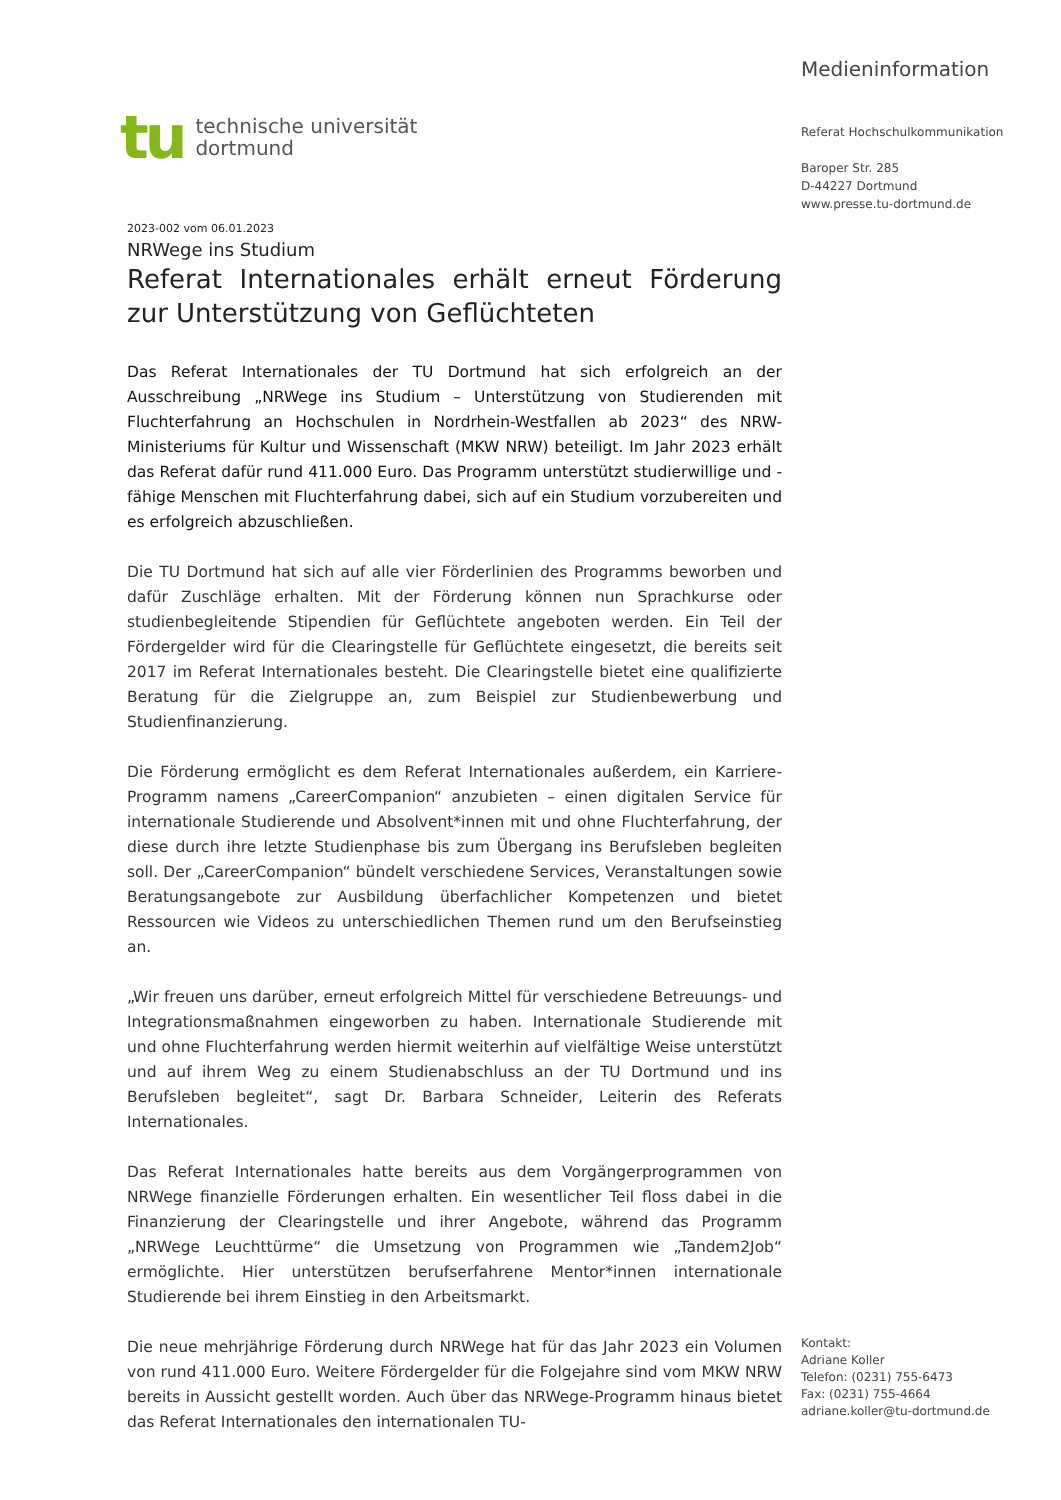tu
technische universität
dortmund
Medieninformation
Referat Hochschulkommunikation
Baroper Str. 285
D-44227 Dortmund
www.presse.tu-dortmund.de
2023-002 vom 06.01.2023
NRWege ins Studium
Referat Internationales erhält erneut Förderung zur Unterstützung von Geflüchteten
Das Referat Internationales der TU Dortmund hat sich erfolgreich an der Ausschreibung „NRWege ins Studium – Unterstützung von Studierenden mit Fluchterfahrung an Hochschulen in Nordrhein-Westfallen ab 2023“ des NRW-Ministeriums für Kultur und Wissenschaft (MKW NRW) beteiligt. Im Jahr 2023 erhält das Referat dafür rund 411.000 Euro. Das Programm unterstützt studierwillige und -fähige Menschen mit Fluchterfahrung dabei, sich auf ein Studium vorzubereiten und es erfolgreich abzuschließen.
Die TU Dortmund hat sich auf alle vier Förderlinien des Programms beworben und dafür Zuschläge erhalten. Mit der Förderung können nun Sprachkurse oder studienbegleitende Stipendien für Geflüchtete angeboten werden. Ein Teil der Fördergelder wird für die Clearingstelle für Geflüchtete eingesetzt, die bereits seit 2017 im Referat Internationales besteht. Die Clearingstelle bietet eine qualifizierte Beratung für die Zielgruppe an, zum Beispiel zur Studienbewerbung und Studienfinanzierung.
Die Förderung ermöglicht es dem Referat Internationales außerdem, ein Karriere-Programm namens „CareerCompanion“ anzubieten – einen digitalen Service für internationale Studierende und Absolvent*innen mit und ohne Fluchterfahrung, der diese durch ihre letzte Studienphase bis zum Übergang ins Berufsleben begleiten soll. Der „CareerCompanion“ bündelt verschiedene Services, Veranstaltungen sowie Beratungsangebote zur Ausbildung überfachlicher Kompetenzen und bietet Ressourcen wie Videos zu unterschiedlichen Themen rund um den Berufseinstieg an.
„Wir freuen uns darüber, erneut erfolgreich Mittel für verschiedene Betreuungs- und Integrationsmaßnahmen eingeworben zu haben. Internationale Studierende mit und ohne Fluchterfahrung werden hiermit weiterhin auf vielfältige Weise unterstützt und auf ihrem Weg zu einem Studienabschluss an der TU Dortmund und ins Berufsleben begleitet“, sagt Dr. Barbara Schneider, Leiterin des Referats Internationales.
Das Referat Internationales hatte bereits aus dem Vorgängerprogrammen von NRWege finanzielle Förderungen erhalten. Ein wesentlicher Teil floss dabei in die Finanzierung der Clearingstelle und ihrer Angebote, während das Programm „NRWege Leuchttürme“ die Umsetzung von Programmen wie „Tandem2Job“ ermöglichte. Hier unterstützen berufserfahrene Mentor*innen internationale Studierende bei ihrem Einstieg in den Arbeitsmarkt.
Die neue mehrjährige Förderung durch NRWege hat für das Jahr 2023 ein Volumen von rund 411.000 Euro. Weitere Fördergelder für die Folgejahre sind vom MKW NRW bereits in Aussicht gestellt worden. Auch über das NRWege-Programm hinaus bietet das Referat Internationales den internationalen TU-
Kontakt:
Adriane Koller
Telefon: (0231) 755-6473
Fax: (0231) 755-4664
adriane.koller@tu-dortmund.de